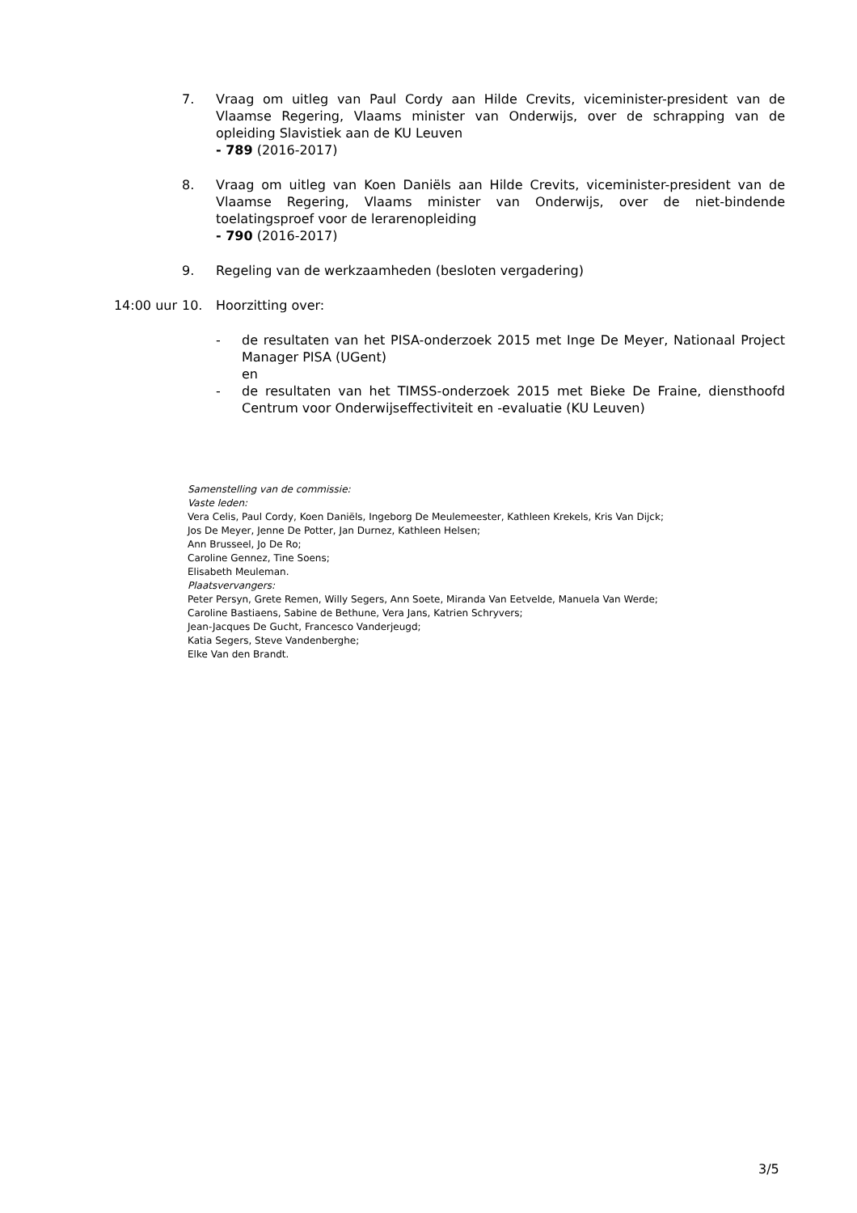7. Vraag om uitleg van Paul Cordy aan Hilde Crevits, viceminister-president van de Vlaamse Regering, Vlaams minister van Onderwijs, over de schrapping van de opleiding Slavistiek aan de KU Leuven
- 789 (2016-2017)
8. Vraag om uitleg van Koen Daniëls aan Hilde Crevits, viceminister-president van de Vlaamse Regering, Vlaams minister van Onderwijs, over de niet-bindende toelatingsproef voor de lerarenopleiding
- 790 (2016-2017)
9. Regeling van de werkzaamheden (besloten vergadering)
14:00 uur 10. Hoorzitting over:
- de resultaten van het PISA-onderzoek 2015 met Inge De Meyer, Nationaal Project Manager PISA (UGent)
en
- de resultaten van het TIMSS-onderzoek 2015 met Bieke De Fraine, diensthoofd Centrum voor Onderwijseffectiviteit en -evaluatie (KU Leuven)
Samenstelling van de commissie:
Vaste leden:
Vera Celis, Paul Cordy, Koen Daniëls, Ingeborg De Meulemeester, Kathleen Krekels, Kris Van Dijck;
Jos De Meyer, Jenne De Potter, Jan Durnez, Kathleen Helsen;
Ann Brusseel, Jo De Ro;
Caroline Gennez, Tine Soens;
Elisabeth Meuleman.
Plaatsvervangers:
Peter Persyn, Grete Remen, Willy Segers, Ann Soete, Miranda Van Eetvelde, Manuela Van Werde;
Caroline Bastiaens, Sabine de Bethune, Vera Jans, Katrien Schryvers;
Jean-Jacques De Gucht, Francesco Vanderjeugd;
Katia Segers, Steve Vandenberghe;
Elke Van den Brandt.
3/5